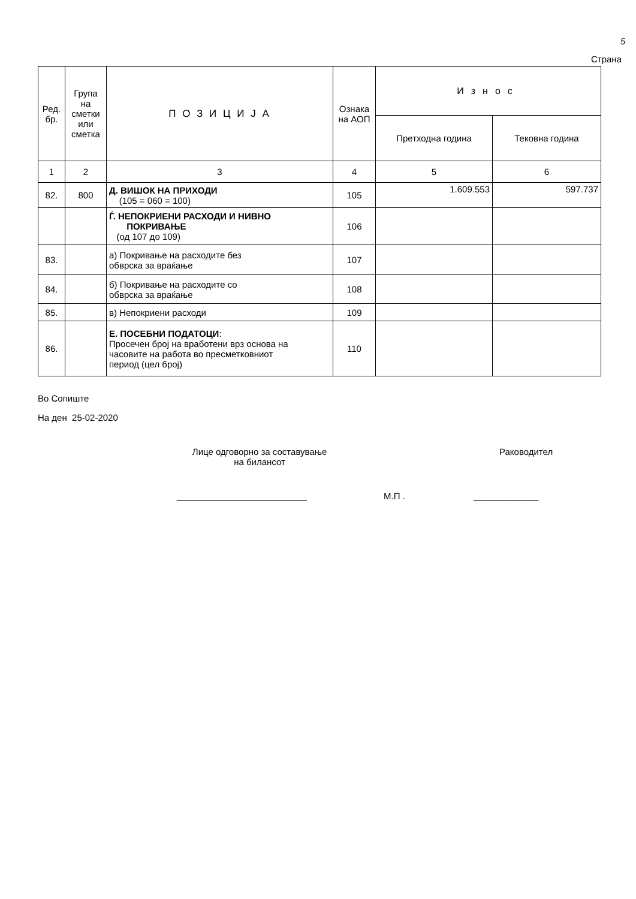5
Страна
| Ред. бр. | Група на сметки или сметка | П О З И Ц И Ј А | Ознака на АОП | Износ | |
| --- | --- | --- | --- | --- | --- |
| | | | | Претходна година | Тековна година |
| 1 | 2 | 3 | 4 | 5 | 6 |
| 82. | 800 | Д. ВИШОК НА ПРИХОДИ (105 = 060 = 100) | 105 | 1.609.553 | 597.737 |
| | | Ѓ. НЕПОКРИЕНИ РАСХОДИ И НИВНО ПОКРИВАЊЕ (од 107 до 109) | 106 | | |
| 83. | | а) Покривање на расходите без обврска за враќање | 107 | | |
| 84. | | б) Покривање на расходите со обврска за враќање | 108 | | |
| 85. | | в) Непокриени расходи | 109 | | |
| 86. | | Е. ПОСЕБНИ ПОДАТОЦИ : Просечен број на вработени врз основа на часовите на работа во пресметковниот период (цел број) | 110 | | |
Во Сопиште
На ден 25-02-2020
Лице одговорно за составување
на билансот
Раководител
__________________________ М.П . _____________